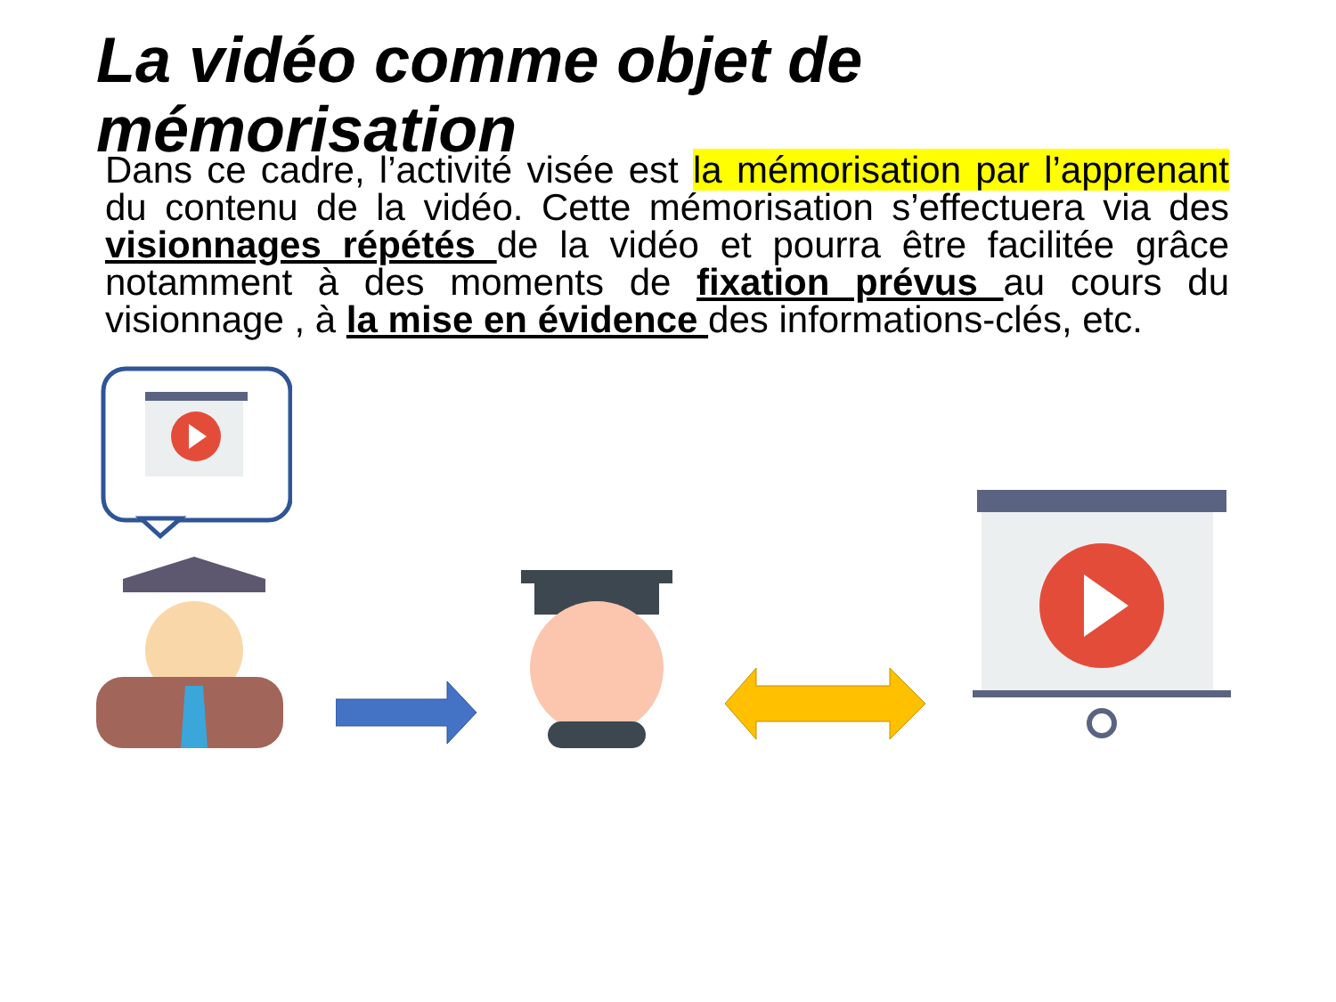La vidéo comme objet de mémorisation
Dans ce cadre, l’activité visée est la mémorisation par l’apprenant du contenu de la vidéo. Cette mémorisation s’effectuera via des visionnages répétés de la vidéo et pourra être facilitée grâce notamment à des moments de fixation prévus au cours du visionnage , à la mise en évidence des informations-clés, etc.